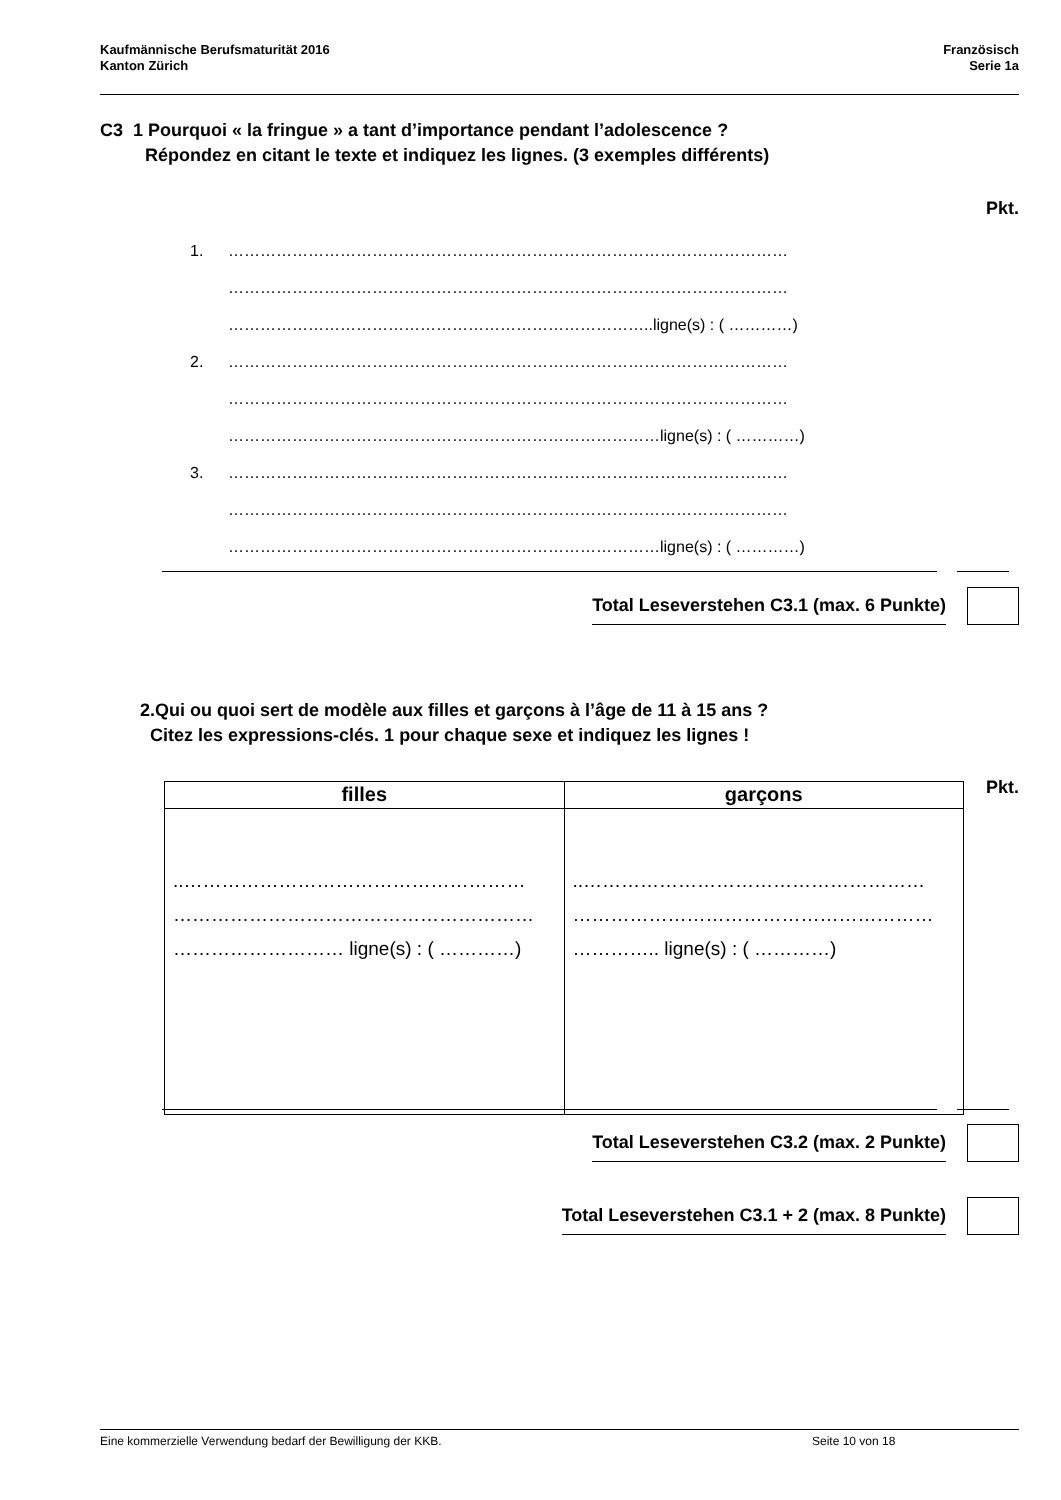Kaufmännische Berufsmaturität 2016
Kanton Zürich
Französisch
Serie 1a
C3 1 Pourquoi « la fringue » a tant d’importance pendant l’adolescence ?
Répondez en citant le texte et indiquez les lignes. (3 exemples différents)
Pkt.
1. ……………………………………………………………………………………………
……………………………………………………………………………………………
……………………………………………………………………..ligne(s) : ( …………)
2. ……………………………………………………………………………………………
……………………………………………………………………………………………
………………………………………………………………………ligne(s) : ( …………)
3. ……………………………………………………………………………………………
……………………………………………………………………………………………
………………………………………………………………………ligne(s) : ( …………)
Total Leseverstehen C3.1 (max. 6 Punkte)
2.Qui ou quoi sert de modèle aux filles et garçons à l’âge de 11 à 15 ans ?
Citez les expressions-clés. 1 pour chaque sexe et indiquez les lignes !
Pkt.
| filles | garçons |
| --- | --- |
| ..……………………………………………… ………………………………………………… ……………………… ligne(s) : ( …………) | ..……………………………………………… ………………………………………………… ………….. ligne(s) : ( …………) |
Total Leseverstehen C3.2 (max. 2 Punkte)
Total Leseverstehen C3.1 + 2 (max. 8 Punkte)
Eine kommerzielle Verwendung bedarf der Bewilligung der KKB. Seite 10 von 18